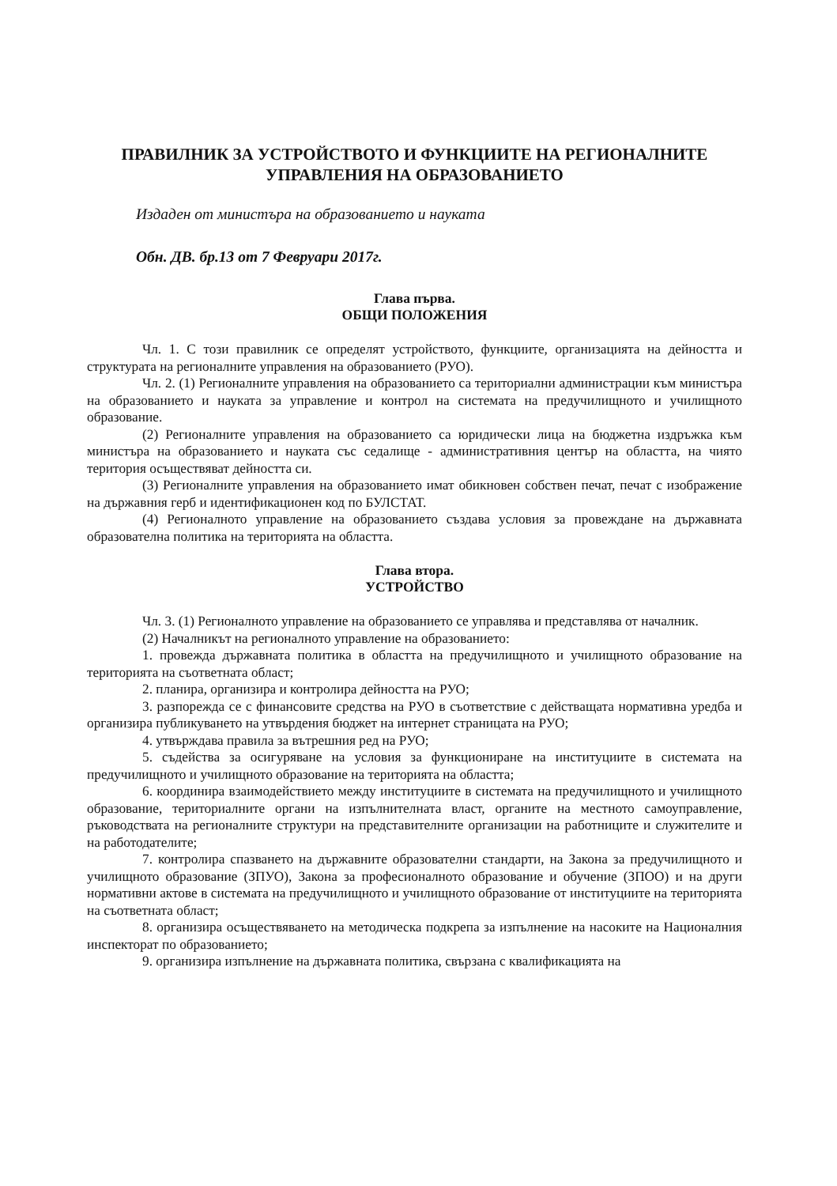ПРАВИЛНИК ЗА УСТРОЙСТВОТО И ФУНКЦИИТЕ НА РЕГИОНАЛНИТЕ УПРАВЛЕНИЯ НА ОБРАЗОВАНИЕТО
Издаден от министъра на образованието и науката
Обн. ДВ. бр.13 от 7 Февруари 2017г.
Глава първа.
ОБЩИ ПОЛОЖЕНИЯ
Чл. 1. С този правилник се определят устройството, функциите, организацията на дейността и структурата на регионалните управления на образованието (РУО).
Чл. 2. (1) Регионалните управления на образованието са териториални администрации към министъра на образованието и науката за управление и контрол на системата на предучилищното и училищното образование.
(2) Регионалните управления на образованието са юридически лица на бюджетна издръжка към министъра на образованието и науката със седалище - административния център на областта, на чиято територия осъществяват дейността си.
(3) Регионалните управления на образованието имат обикновен собствен печат, печат с изображение на държавния герб и идентификационен код по БУЛСТАТ.
(4) Регионалното управление на образованието създава условия за провеждане на държавната образователна политика на територията на областта.
Глава втора.
УСТРОЙСТВО
Чл. 3. (1) Регионалното управление на образованието се управлява и представлява от началник.
(2) Началникът на регионалното управление на образованието:
1. провежда държавната политика в областта на предучилищното и училищното образование на територията на съответната област;
2. планира, организира и контролира дейността на РУО;
3. разпорежда се с финансовите средства на РУО в съответствие с действащата нормативна уредба и организира публикуването на утвърдения бюджет на интернет страницата на РУО;
4. утвърждава правила за вътрешния ред на РУО;
5. съдейства за осигуряване на условия за функциониране на институциите в системата на предучилищното и училищното образование на територията на областта;
6. координира взаимодействието между институциите в системата на предучилищното и училищното образование, териториалните органи на изпълнителната власт, органите на местното самоуправление, ръководствата на регионалните структури на представителните организации на работниците и служителите и на работодателите;
7. контролира спазването на държавните образователни стандарти, на Закона за предучилищното и училищното образование (ЗПУО), Закона за професионалното образование и обучение (ЗПОО) и на други нормативни актове в системата на предучилищното и училищното образование от институциите на територията на съответната област;
8. организира осъществяването на методическа подкрепа за изпълнение на насоките на Националния инспекторат по образованието;
9. организира изпълнение на държавната политика, свързана с квалификацията на